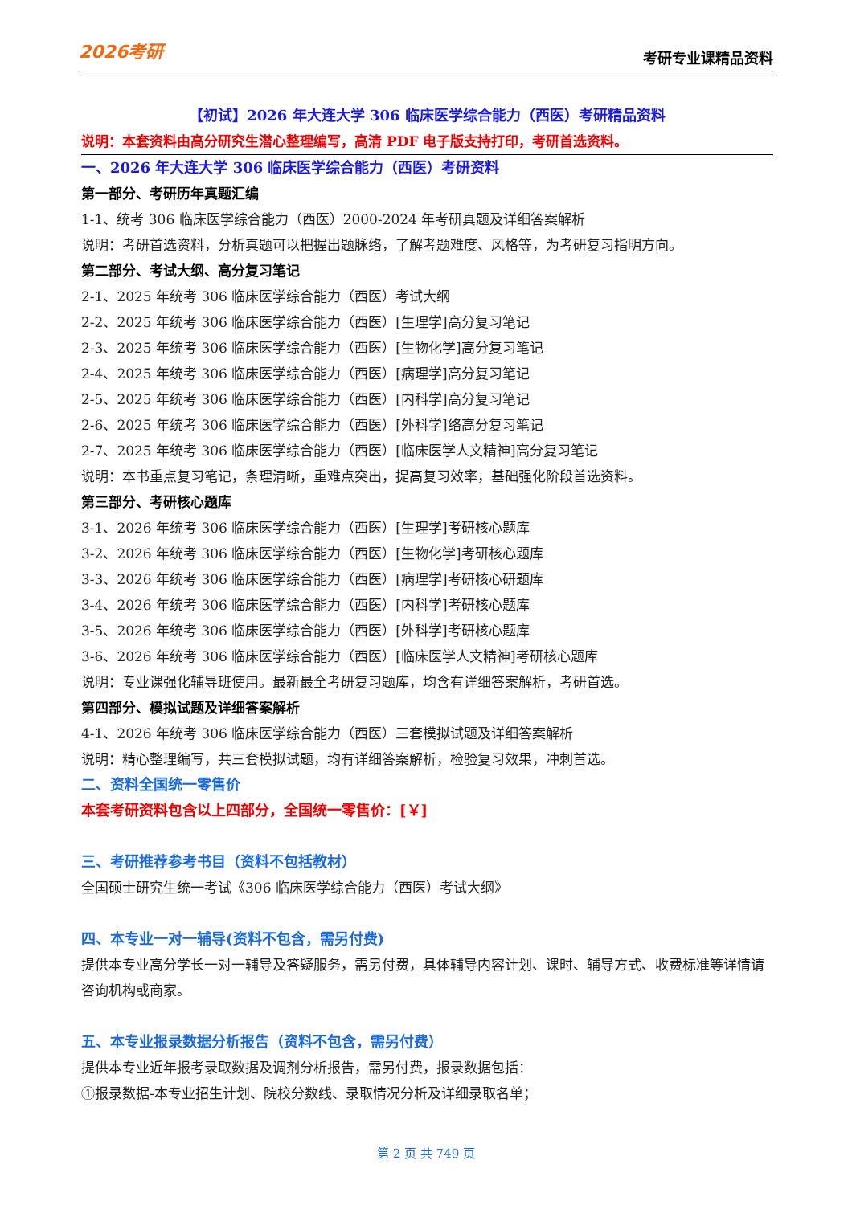2026考研 考研专业课精品资料
【初试】2026 年大连大学 306 临床医学综合能力（西医）考研精品资料
说明：本套资料由高分研究生潜心整理编写，高清 PDF 电子版支持打印，考研首选资料。
一、2026 年大连大学 306 临床医学综合能力（西医）考研资料
第一部分、考研历年真题汇编
1-1、统考 306 临床医学综合能力（西医）2000-2024 年考研真题及详细答案解析
说明：考研首选资料，分析真题可以把握出题脉络，了解考题难度、风格等，为考研复习指明方向。
第二部分、考试大纲、高分复习笔记
2-1、2025 年统考 306 临床医学综合能力（西医）考试大纲
2-2、2025 年统考 306 临床医学综合能力（西医）[生理学]高分复习笔记
2-3、2025 年统考 306 临床医学综合能力（西医）[生物化学]高分复习笔记
2-4、2025 年统考 306 临床医学综合能力（西医）[病理学]高分复习笔记
2-5、2025 年统考 306 临床医学综合能力（西医）[内科学]高分复习笔记
2-6、2025 年统考 306 临床医学综合能力（西医）[外科学]络高分复习笔记
2-7、2025 年统考 306 临床医学综合能力（西医）[临床医学人文精神]高分复习笔记
说明：本书重点复习笔记，条理清晰，重难点突出，提高复习效率，基础强化阶段首选资料。
第三部分、考研核心题库
3-1、2026 年统考 306 临床医学综合能力（西医）[生理学]考研核心题库
3-2、2026 年统考 306 临床医学综合能力（西医）[生物化学]考研核心题库
3-3、2026 年统考 306 临床医学综合能力（西医）[病理学]考研核心研题库
3-4、2026 年统考 306 临床医学综合能力（西医）[内科学]考研核心题库
3-5、2026 年统考 306 临床医学综合能力（西医）[外科学]考研核心题库
3-6、2026 年统考 306 临床医学综合能力（西医）[临床医学人文精神]考研核心题库
说明：专业课强化辅导班使用。最新最全考研复习题库，均含有详细答案解析，考研首选。
第四部分、模拟试题及详细答案解析
4-1、2026 年统考 306 临床医学综合能力（西医）三套模拟试题及详细答案解析
说明：精心整理编写，共三套模拟试题，均有详细答案解析，检验复习效果，冲刺首选。
二、资料全国统一零售价
本套考研资料包含以上四部分，全国统一零售价：[￥]
三、考研推荐参考书目（资料不包括教材）
全国硕士研究生统一考试《306 临床医学综合能力（西医）考试大纲》
四、本专业一对一辅导(资料不包含，需另付费)
提供本专业高分学长一对一辅导及答疑服务，需另付费，具体辅导内容计划、课时、辅导方式、收费标准等详情请咨询机构或商家。
五、本专业报录数据分析报告（资料不包含，需另付费）
提供本专业近年报考录取数据及调剂分析报告，需另付费，报录数据包括：
①报录数据-本专业招生计划、院校分数线、录取情况分析及详细录取名单；
第 2 页 共 749 页